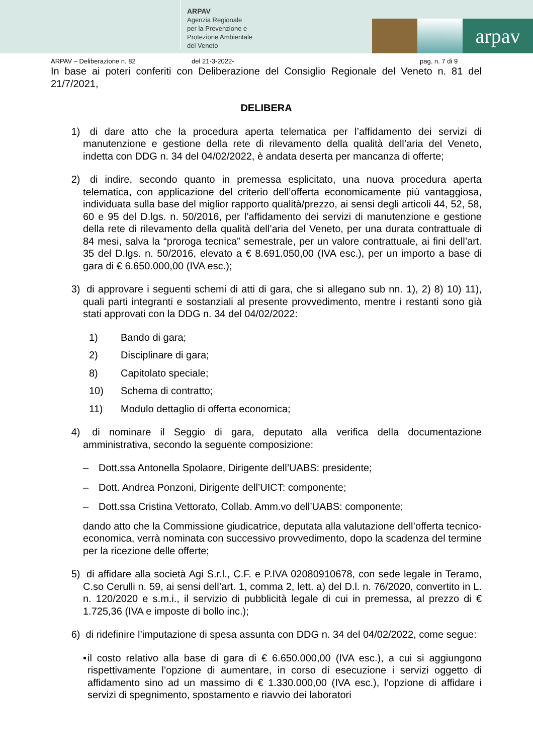ARPAV
Agenzia Regionale
per la Prevenzione e
Protezione Ambientale
del Veneto
arpav
ARPAV – Deliberazione n. 82 del 21-3-2022- pag. n. 7 di 9
In base ai poteri conferiti con Deliberazione del Consiglio Regionale del Veneto n. 81 del 21/7/2021,
DELIBERA
1) di dare atto che la procedura aperta telematica per l’affidamento dei servizi di manutenzione e gestione della rete di rilevamento della qualità dell’aria del Veneto, indetta con DDG n. 34 del 04/02/2022, è andata deserta per mancanza di offerte;
2) di indire, secondo quanto in premessa esplicitato, una nuova procedura aperta telematica, con applicazione del criterio dell’offerta economicamente più vantaggiosa, individuata sulla base del miglior rapporto qualità/prezzo, ai sensi degli articoli 44, 52, 58, 60 e 95 del D.lgs. n. 50/2016, per l’affidamento dei servizi di manutenzione e gestione della rete di rilevamento della qualità dell’aria del Veneto, per una durata contrattuale di 84 mesi, salva la “proroga tecnica” semestrale, per un valore contrattuale, ai fini dell’art. 35 del D.lgs. n. 50/2016, elevato a € 8.691.050,00 (IVA esc.), per un importo a base di gara di € 6.650.000,00 (IVA esc.);
3) di approvare i seguenti schemi di atti di gara, che si allegano sub nn. 1), 2) 8) 10) 11), quali parti integranti e sostanziali al presente provvedimento, mentre i restanti sono già stati approvati con la DDG n. 34 del 04/02/2022:
1) Bando di gara;
2) Disciplinare di gara;
8) Capitolato speciale;
10) Schema di contratto;
11) Modulo dettaglio di offerta economica;
4) di nominare il Seggio di gara, deputato alla verifica della documentazione amministrativa, secondo la seguente composizione:
– Dott.ssa Antonella Spolaore, Dirigente dell’UABS: presidente;
– Dott. Andrea Ponzoni, Dirigente dell’UICT: componente;
– Dott.ssa Cristina Vettorato, Collab. Amm.vo dell’UABS: componente;
dando atto che la Commissione giudicatrice, deputata alla valutazione dell’offerta tecnico-economica, verrà nominata con successivo provvedimento, dopo la scadenza del termine per la ricezione delle offerte;
5) di affidare alla società Agi S.r.l., C.F. e P.IVA 02080910678, con sede legale in Teramo, C.so Cerulli n. 59, ai sensi dell’art. 1, comma 2, lett. a) del D.l. n. 76/2020, convertito in L. n. 120/2020 e s.m.i., il servizio di pubblicità legale di cui in premessa, al prezzo di € 1.725,36 (IVA e imposte di bollo inc.);
6) di ridefinire l’imputazione di spesa assunta con DDG n. 34 del 04/02/2022, come segue:
• il costo relativo alla base di gara di € 6.650.000,00 (IVA esc.), a cui si aggiungono rispettivamente l’opzione di aumentare, in corso di esecuzione i servizi oggetto di affidamento sino ad un massimo di € 1.330.000,00 (IVA esc.), l’opzione di affidare i servizi di spegnimento, spostamento e riavvio dei laboratori